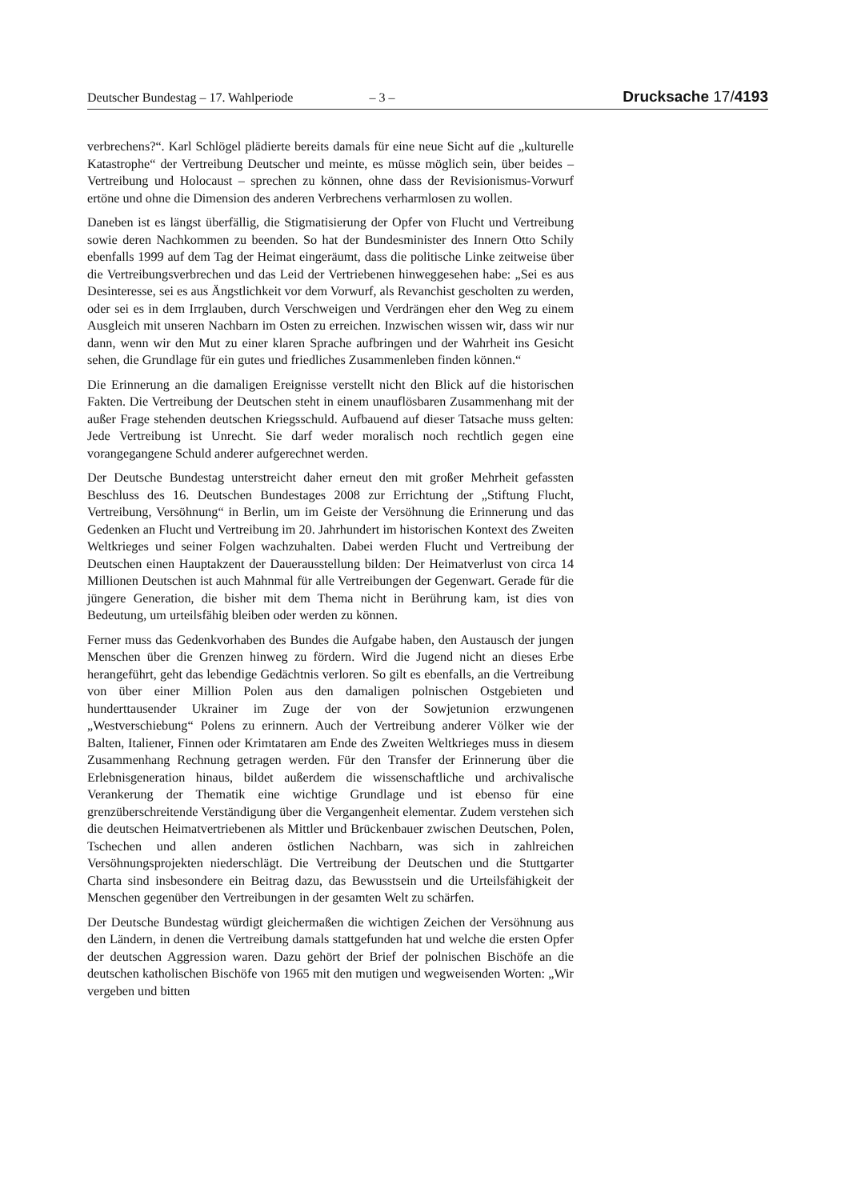Deutscher Bundestag – 17. Wahlperiode
– 3 –
Drucksache 17/4193
verbrechens?“. Karl Schlögel plädierte bereits damals für eine neue Sicht auf die „kulturelle Katastrophe“ der Vertreibung Deutscher und meinte, es müsse möglich sein, über beides – Vertreibung und Holocaust – sprechen zu können, ohne dass der Revisionismus-Vorwurf ertöne und ohne die Dimension des anderen Verbrechens verharmlosen zu wollen.
Daneben ist es längst überfällig, die Stigmatisierung der Opfer von Flucht und Vertreibung sowie deren Nachkommen zu beenden. So hat der Bundesminister des Innern Otto Schily ebenfalls 1999 auf dem Tag der Heimat eingeräumt, dass die politische Linke zeitweise über die Vertreibungsverbrechen und das Leid der Vertriebenen hinweggesehen habe: „Sei es aus Desinteresse, sei es aus Ängstlichkeit vor dem Vorwurf, als Revanchist gescholten zu werden, oder sei es in dem Irrglauben, durch Verschweigen und Verdrängen eher den Weg zu einem Ausgleich mit unseren Nachbarn im Osten zu erreichen. Inzwischen wissen wir, dass wir nur dann, wenn wir den Mut zu einer klaren Sprache aufbringen und der Wahrheit ins Gesicht sehen, die Grundlage für ein gutes und friedliches Zusammenleben finden können.“
Die Erinnerung an die damaligen Ereignisse verstellt nicht den Blick auf die historischen Fakten. Die Vertreibung der Deutschen steht in einem unauflösbaren Zusammenhang mit der außer Frage stehenden deutschen Kriegsschuld. Aufbauend auf dieser Tatsache muss gelten: Jede Vertreibung ist Unrecht. Sie darf weder moralisch noch rechtlich gegen eine vorangegangene Schuld anderer aufgerechnet werden.
Der Deutsche Bundestag unterstreicht daher erneut den mit großer Mehrheit gefassten Beschluss des 16. Deutschen Bundestages 2008 zur Errichtung der „Stiftung Flucht, Vertreibung, Versöhnung“ in Berlin, um im Geiste der Versöhnung die Erinnerung und das Gedenken an Flucht und Vertreibung im 20. Jahrhundert im historischen Kontext des Zweiten Weltkrieges und seiner Folgen wachzuhalten. Dabei werden Flucht und Vertreibung der Deutschen einen Hauptakzent der Dauerausstellung bilden: Der Heimatverlust von circa 14 Millionen Deutschen ist auch Mahnmal für alle Vertreibungen der Gegenwart. Gerade für die jüngere Generation, die bisher mit dem Thema nicht in Berührung kam, ist dies von Bedeutung, um urteilsfähig bleiben oder werden zu können.
Ferner muss das Gedenkvorhaben des Bundes die Aufgabe haben, den Austausch der jungen Menschen über die Grenzen hinweg zu fördern. Wird die Jugend nicht an dieses Erbe herangeführt, geht das lebendige Gedächtnis verloren. So gilt es ebenfalls, an die Vertreibung von über einer Million Polen aus den damaligen polnischen Ostgebieten und hunderttausender Ukrainer im Zuge der von der Sowjetunion erzwungenen „Westverschiebung“ Polens zu erinnern. Auch der Vertreibung anderer Völker wie der Balten, Italiener, Finnen oder Krimtataren am Ende des Zweiten Weltkrieges muss in diesem Zusammenhang Rechnung getragen werden. Für den Transfer der Erinnerung über die Erlebnisgeneration hinaus, bildet außerdem die wissenschaftliche und archivalische Verankerung der Thematik eine wichtige Grundlage und ist ebenso für eine grenzüberschreitende Verständigung über die Vergangenheit elementar. Zudem verstehen sich die deutschen Heimatvertriebenen als Mittler und Brückenbauer zwischen Deutschen, Polen, Tschechen und allen anderen östlichen Nachbarn, was sich in zahlreichen Versöhnungsprojekten niederschlägt. Die Vertreibung der Deutschen und die Stuttgarter Charta sind insbesondere ein Beitrag dazu, das Bewusstsein und die Urteilsfähigkeit der Menschen gegenüber den Vertreibungen in der gesamten Welt zu schärfen.
Der Deutsche Bundestag würdigt gleichermaßen die wichtigen Zeichen der Versöhnung aus den Ländern, in denen die Vertreibung damals stattgefunden hat und welche die ersten Opfer der deutschen Aggression waren. Dazu gehört der Brief der polnischen Bischöfe an die deutschen katholischen Bischöfe von 1965 mit den mutigen und wegweisenden Worten: „Wir vergeben und bitten